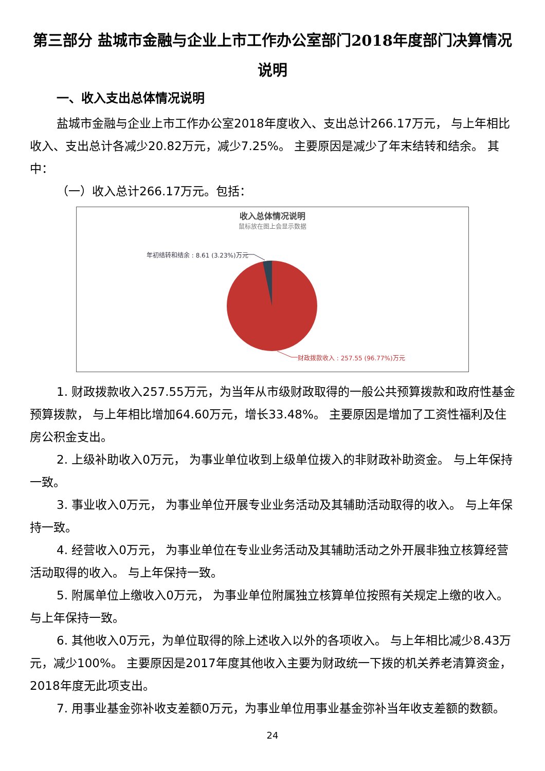第三部分 盐城市金融与企业上市工作办公室部门2018年度部门决算情况说明
一、收入支出总体情况说明
盐城市金融与企业上市工作办公室2018年度收入、支出总计266.17万元， 与上年相比收入、支出总计各减少20.82万元，减少7.25%。 主要原因是减少了年末结转和结余。 其中：
（一）收入总计266.17万元。包括：
收入总体情况说明
鼠标放在图上会显示数据
年初结转和结余 : 8.61 (3.23%)万元
财政拨款收入 : 257.55 (96.77%)万元
1. 财政拨款收入257.55万元，为当年从市级财政取得的一般公共预算拨款和政府性基金预算拨款， 与上年相比增加64.60万元，增长33.48%。 主要原因是增加了工资性福利及住房公积金支出。
2. 上级补助收入0万元， 为事业单位收到上级单位拨入的非财政补助资金。 与上年保持一致。
3. 事业收入0万元， 为事业单位开展专业业务活动及其辅助活动取得的收入。 与上年保持一致。
4. 经营收入0万元， 为事业单位在专业业务活动及其辅助活动之外开展非独立核算经营活动取得的收入。 与上年保持一致。
5. 附属单位上缴收入0万元， 为事业单位附属独立核算单位按照有关规定上缴的收入。 与上年保持一致。
6. 其他收入0万元，为单位取得的除上述收入以外的各项收入。 与上年相比减少8.43万元，减少100%。 主要原因是2017年度其他收入主要为财政统一下拨的机关养老清算资金，2018年度无此项支出。
7. 用事业基金弥补收支差额0万元，为事业单位用事业基金弥补当年收支差额的数额。
24